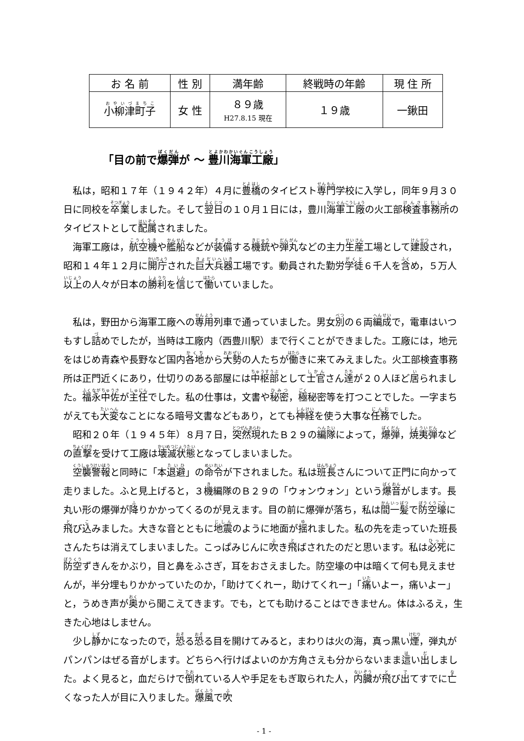| お 名 前 | 性 別 | 満年齢 | 終戦時の年齢 | 現 住 所 |
| --- | --- | --- | --- | --- |
| 小柳津町子 | 女 性 | ８９歳 H27.8.15 現在 | １９歳 | 一鍬田 |
「目の前で爆弾が ～ 豊川海軍工廠」
私は，昭和１７年（１９４２年）４月に豊橋のタイピスト専門学校に入学し，同年９月３０日に同校を卒業しました。そして翌日の１０月１日には，豊川海軍工廠の火工部検査事務所のタイピストとして配属されました。
海軍工廠は，航空機や艦船などが装備する機銃や弾丸などの主力生産工場として建設され，昭和１４年１２月に開庁された巨大兵器工場です。動員された勤労学徒６千人を含め，５万人以上の人々が日本の勝利を信じて働いていました。
私は，野田から海軍工廠への専用列車で通っていました。男女別の６両編成で，電車はいつもすし詰めでしたが，当時は工廠内（西豊川駅）まで行くことができました。工廠には，地元をはじめ青森や長野など国内各地から大勢の人たちが働きに来てみえました。火工部検査事務所は正門近くにあり，仕切りのある部屋には中枢部として士官さん達が２０人ほど居られました。福永中佐が主任でした。私の仕事は，文書や秘密，極秘密等を打つことでした。一字まちがえても大変なことになる暗号文書などもあり，とても神経を使う大事な任務でした。
昭和２０年（１９４５年）８月７日，突然現れたＢ２９の編隊によって，爆弾，焼夷弾などの直撃を受けて工廠は壊滅状態となってしまいました。
空襲警報と同時に「本退避」の命令が下されました。私は班長さんについて正門に向かって走りました。ふと見上げると，３機編隊のＢ２９の「ウォンウォン」という爆音がします。長丸い形の爆弾が降りかかってくるのが見えます。目の前に爆弾が落ち，私は間一髪で防空壕に飛び込みました。大きな音とともに地震のように地面が揺れました。私の先を走っていた班長さんたちは消えてしまいました。こっぱみじんに吹き飛ばされたのだと思います。私は必死に防空ずきんをかぶり，目と鼻をふさぎ，耳をおさえました。防空壕の中は暗くて何も見えませんが，半分埋もりかかっていたのか，「助けてくれー，助けてくれー」「痛いよー，痛いよー」と，うめき声が奥から聞こえてきます。でも，とても助けることはできません。体はふるえ，生きた心地はしません。
少し静かになったので，恐る恐る目を開けてみると，まわりは火の海，真っ黒い煙，弾丸がパンパンはぜる音がします。どちらへ行けばよいのか方角さえも分からないまま這い出しました。よく見ると，血だらけで倒れている人や手足をもぎ取られた人，内臓が飛び出てすでに亡くなった人が目に入りました。爆風で吹
- 1 -